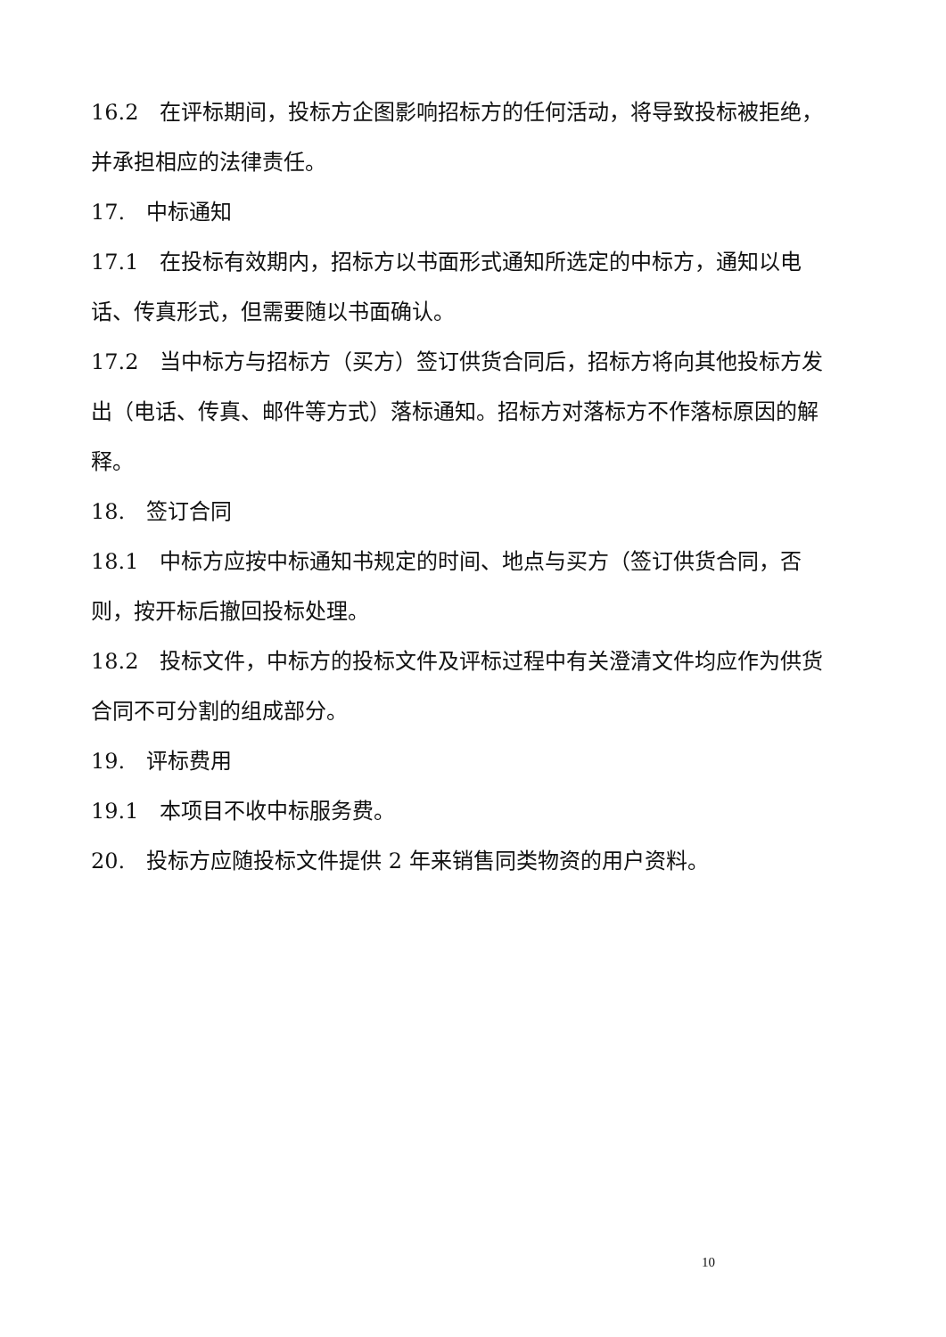16.2　在评标期间，投标方企图影响招标方的任何活动，将导致投标被拒绝，并承担相应的法律责任。
17.　中标通知
17.1　在投标有效期内，招标方以书面形式通知所选定的中标方，通知以电话、传真形式，但需要随以书面确认。
17.2　当中标方与招标方（买方）签订供货合同后，招标方将向其他投标方发出（电话、传真、邮件等方式）落标通知。招标方对落标方不作落标原因的解释。
18.　签订合同
18.1　中标方应按中标通知书规定的时间、地点与买方（签订供货合同，否则，按开标后撤回投标处理。
18.2　投标文件，中标方的投标文件及评标过程中有关澄清文件均应作为供货合同不可分割的组成部分。
19.　评标费用
19.1　本项目不收中标服务费。
20.　投标方应随投标文件提供 2 年来销售同类物资的用户资料。
10